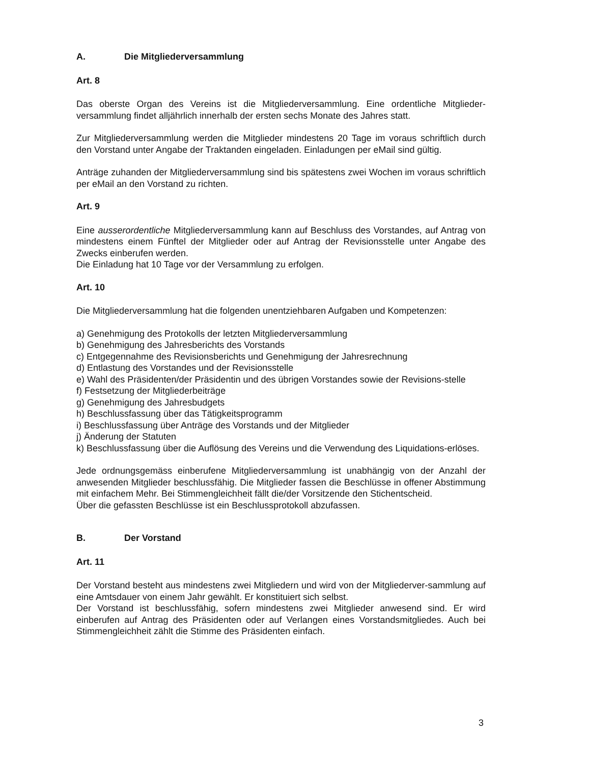A. Die Mitgliederversammlung
Art. 8
Das oberste Organ des Vereins ist die Mitgliederversammlung. Eine ordentliche Mitglieder-versammlung findet alljährlich innerhalb der ersten sechs Monate des Jahres statt.
Zur Mitgliederversammlung werden die Mitglieder mindestens 20 Tage im voraus schriftlich durch den Vorstand unter Angabe der Traktanden eingeladen. Einladungen per eMail sind gültig.
Anträge zuhanden der Mitgliederversammlung sind bis spätestens zwei Wochen im voraus schriftlich per eMail an den Vorstand zu richten.
Art. 9
Eine ausserordentliche Mitgliederversammlung kann auf Beschluss des Vorstandes, auf Antrag von mindestens einem Fünftel der Mitglieder oder auf Antrag der Revisionsstelle unter Angabe des Zwecks einberufen werden.
Die Einladung hat 10 Tage vor der Versammlung zu erfolgen.
Art. 10
Die Mitgliederversammlung hat die folgenden unentziehbaren Aufgaben und Kompetenzen:
a) Genehmigung des Protokolls der letzten Mitgliederversammlung
b) Genehmigung des Jahresberichts des Vorstands
c) Entgegennahme des Revisionsberichts und Genehmigung der Jahresrechnung
d) Entlastung des Vorstandes und der Revisionsstelle
e) Wahl des Präsidenten/der Präsidentin und des übrigen Vorstandes sowie der Revisions-stelle
f) Festsetzung der Mitgliederbeiträge
g) Genehmigung des Jahresbudgets
h) Beschlussfassung über das Tätigkeitsprogramm
i) Beschlussfassung über Anträge des Vorstands und der Mitglieder
j) Änderung der Statuten
k) Beschlussfassung über die Auflösung des Vereins und die Verwendung des Liquidations-erlöses.
Jede ordnungsgemäss einberufene Mitgliederversammlung ist unabhängig von der Anzahl der anwesenden Mitglieder beschlussfähig. Die Mitglieder fassen die Beschlüsse in offener Abstimmung mit einfachem Mehr. Bei Stimmengleichheit fällt die/der Vorsitzende den Stichentscheid.
Über die gefassten Beschlüsse ist ein Beschlussprotokoll abzufassen.
B. Der Vorstand
Art. 11
Der Vorstand besteht aus mindestens zwei Mitgliedern und wird von der Mitgliederver-sammlung auf eine Amtsdauer von einem Jahr gewählt. Er konstituiert sich selbst.
Der Vorstand ist beschlussfähig, sofern mindestens zwei Mitglieder anwesend sind. Er wird einberufen auf Antrag des Präsidenten oder auf Verlangen eines Vorstandsmitgliedes. Auch bei Stimmengleichheit zählt die Stimme des Präsidenten einfach.
3